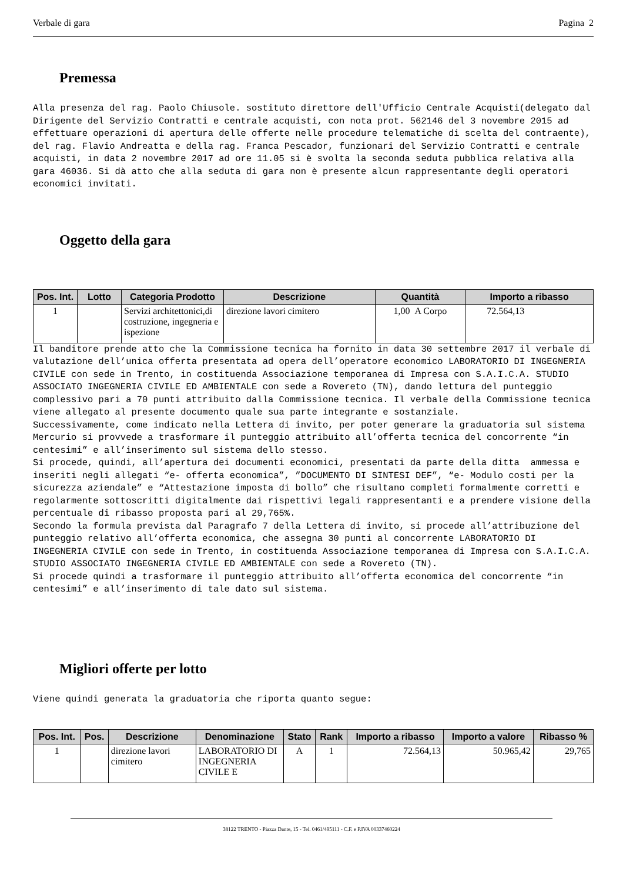Verbale di gara Pagina 2
Premessa
Alla presenza del rag. Paolo Chiusole. sostituto direttore dell'Ufficio Centrale Acquisti(delegato dal Dirigente del Servizio Contratti e centrale acquisti, con nota prot. 562146 del 3 novembre 2015 ad effettuare operazioni di apertura delle offerte nelle procedure telematiche di scelta del contraente), del rag. Flavio Andreatta e della rag. Franca Pescador, funzionari del Servizio Contratti e centrale acquisti, in data 2 novembre 2017 ad ore 11.05 si è svolta la seconda seduta pubblica relativa alla gara 46036. Si dà atto che alla seduta di gara non è presente alcun rappresentante degli operatori economici invitati.
Oggetto della gara
| Pos. Int. | Lotto | Categoria Prodotto | Descrizione | Quantità | Importo a ribasso |
| --- | --- | --- | --- | --- | --- |
| 1 | | Servizi architettonici,di costruzione, ingegneria e ispezione | direzione lavori cimitero | 1,00 A Corpo | 72.564,13 |
Il banditore prende atto che la Commissione tecnica ha fornito in data 30 settembre 2017 il verbale di valutazione dell’unica offerta presentata ad opera dell’operatore economico LABORATORIO DI INGEGNERIA CIVILE con sede in Trento, in costituenda Associazione temporanea di Impresa con S.A.I.C.A. STUDIO ASSOCIATO INGEGNERIA CIVILE ED AMBIENTALE con sede a Rovereto (TN), dando lettura del punteggio complessivo pari a 70 punti attribuito dalla Commissione tecnica. Il verbale della Commissione tecnica viene allegato al presente documento quale sua parte integrante e sostanziale. Successivamente, come indicato nella Lettera di invito, per poter generare la graduatoria sul sistema Mercurio si provvede a trasformare il punteggio attribuito all’offerta tecnica del concorrente “in centesimi” e all’inserimento sul sistema dello stesso. Si procede, quindi, all’apertura dei documenti economici, presentati da parte della ditta ammessa e inseriti negli allegati “e- offerta economica”, ”DOCUMENTO DI SINTESI DEF”, “e- Modulo costi per la sicurezza aziendale” e “Attestazione imposta di bollo” che risultano completi formalmente corretti e regolarmente sottoscritti digitalmente dai rispettivi legali rappresentanti e a prendere visione della percentuale di ribasso proposta pari al 29,765%. Secondo la formula prevista dal Paragrafo 7 della Lettera di invito, si procede all’attribuzione del punteggio relativo all’offerta economica, che assegna 30 punti al concorrente LABORATORIO DI INGEGNERIA CIVILE con sede in Trento, in costituenda Associazione temporanea di Impresa con S.A.I.C.A. STUDIO ASSOCIATO INGEGNERIA CIVILE ED AMBIENTALE con sede a Rovereto (TN). Si procede quindi a trasformare il punteggio attribuito all’offerta economica del concorrente “in centesimi” e all’inserimento di tale dato sul sistema.
Migliori offerte per lotto
Viene quindi generata la graduatoria che riporta quanto segue:
| Pos. Int. | Pos. | Descrizione | Denominazione | Stato | Rank | Importo a ribasso | Importo a valore | Ribasso % |
| --- | --- | --- | --- | --- | --- | --- | --- | --- |
| 1 | | direzione lavori cimitero | LABORATORIO DI INGEGNERIA CIVILE E | A | 1 | 72.564,13 | 50.965,42 | 29,765 |
38122 TRENTO - Piazza Dante, 15 - Tel. 0461/495111 - C.F. e P.IVA 00337460224